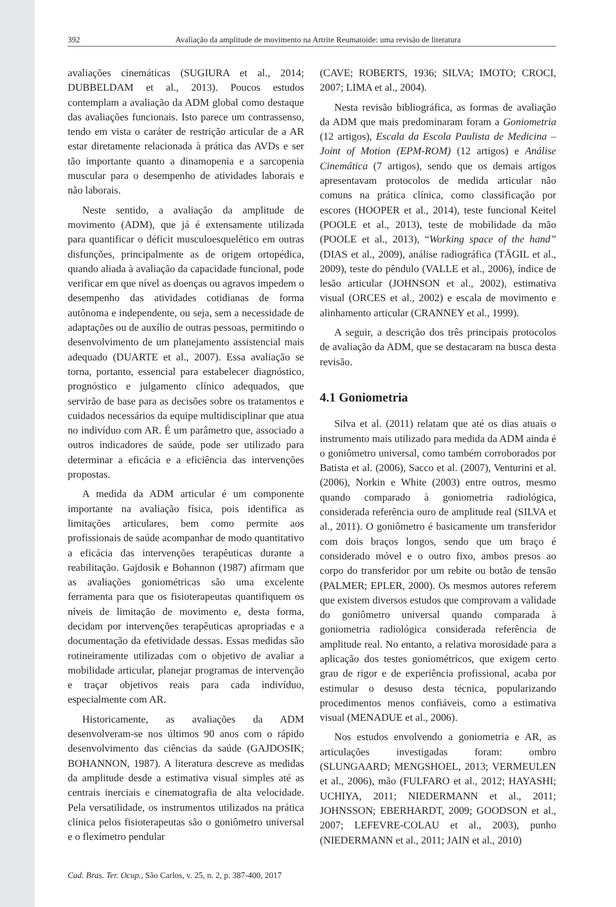392 Avaliação da amplitude de movimento na Artrite Reumatoide: uma revisão de literatura
avaliações cinemáticas (SUGIURA et al., 2014; DUBBELDAM et al., 2013). Poucos estudos contemplam a avaliação da ADM global como destaque das avaliações funcionais. Isto parece um contrassenso, tendo em vista o caráter de restrição articular de a AR estar diretamente relacionada à prática das AVDs e ser tão importante quanto a dinamopenia e a sarcopenia muscular para o desempenho de atividades laborais e não laborais.
Neste sentido, a avaliação da amplitude de movimento (ADM), que já é extensamente utilizada para quantificar o déficit musculoesquelético em outras disfunções, principalmente as de origem ortopédica, quando aliada à avaliação da capacidade funcional, pode verificar em que nível as doenças ou agravos impedem o desempenho das atividades cotidianas de forma autônoma e independente, ou seja, sem a necessidade de adaptações ou de auxílio de outras pessoas, permitindo o desenvolvimento de um planejamento assistencial mais adequado (DUARTE et al., 2007). Essa avaliação se torna, portanto, essencial para estabelecer diagnóstico, prognóstico e julgamento clínico adequados, que servirão de base para as decisões sobre os tratamentos e cuidados necessários da equipe multidisciplinar que atua no indivíduo com AR. É um parâmetro que, associado a outros indicadores de saúde, pode ser utilizado para determinar a eficácia e a eficiência das intervenções propostas.
A medida da ADM articular é um componente importante na avaliação física, pois identifica as limitações articulares, bem como permite aos profissionais de saúde acompanhar de modo quantitativo a eficácia das intervenções terapêuticas durante a reabilitação. Gajdosik e Bohannon (1987) afirmam que as avaliações goniométricas são uma excelente ferramenta para que os fisioterapeutas quantifiquem os níveis de limitação de movimento e, desta forma, decidam por intervenções terapêuticas apropriadas e a documentação da efetividade dessas. Essas medidas são rotineiramente utilizadas com o objetivo de avaliar a mobilidade articular, planejar programas de intervenção e traçar objetivos reais para cada indivíduo, especialmente com AR.
Historicamente, as avaliações da ADM desenvolveram-se nos últimos 90 anos com o rápido desenvolvimento das ciências da saúde (GAJDOSIK; BOHANNON, 1987). A literatura descreve as medidas da amplitude desde a estimativa visual simples até as centrais inerciais e cinematografia de alta velocidade. Pela versatilidade, os instrumentos utilizados na prática clínica pelos fisioterapeutas são o goniômetro universal e o flexímetro pendular
(CAVE; ROBERTS, 1936; SILVA; IMOTO; CROCI, 2007; LIMA et al., 2004).
Nesta revisão bibliográfica, as formas de avaliação da ADM que mais predominaram foram a Goniometria (12 artigos), Escala da Escola Paulista de Medicina – Joint of Motion (EPM-ROM) (12 artigos) e Análise Cinemática (7 artigos), sendo que os demais artigos apresentavam protocolos de medida articular não comuns na prática clínica, como classificação por escores (HOOPER et al., 2014), teste funcional Keitel (POOLE et al., 2013), teste de mobilidade da mão (POOLE et al., 2013), “Working space of the hand” (DIAS et al., 2009), análise radiográfica (TÄGIL et al., 2009), teste do pêndulo (VALLE et al., 2006), índice de lesão articular (JOHNSON et al., 2002), estimativa visual (ORCES et al., 2002) e escala de movimento e alinhamento articular (CRANNEY et al., 1999).
A seguir, a descrição dos três principais protocolos de avaliação da ADM, que se destacaram na busca desta revisão.
4.1 Goniometria
Silva et al. (2011) relatam que até os dias atuais o instrumento mais utilizado para medida da ADM ainda é o goniômetro universal, como também corroborados por Batista et al. (2006), Sacco et al. (2007), Venturini et al. (2006), Norkin e White (2003) entre outros, mesmo quando comparado à goniometria radiológica, considerada referência ouro de amplitude real (SILVA et al., 2011). O goniômetro é basicamente um transferidor com dois braços longos, sendo que um braço é considerado móvel e o outro fixo, ambos presos ao corpo do transferidor por um rebite ou botão de tensão (PALMER; EPLER, 2000). Os mesmos autores referem que existem diversos estudos que comprovam a validade do goniômetro universal quando comparada à goniometria radiológica considerada referência de amplitude real. No entanto, a relativa morosidade para a aplicação dos testes goniométricos, que exigem certo grau de rigor e de experiência profissional, acaba por estimular o desuso desta técnica, popularizando procedimentos menos confiáveis, como a estimativa visual (MENADUE et al., 2006).
Nos estudos envolvendo a goniometria e AR, as articulações investigadas foram: ombro (SLUNGAARD; MENGSHOEL, 2013; VERMEULEN et al., 2006), mão (FULFARO et al., 2012; HAYASHI; UCHIYA, 2011; NIEDERMANN et al., 2011; JOHNSSON; EBERHARDT, 2009; GOODSON et al., 2007; LEFEVRE-COLAU et al., 2003), punho (NIEDERMANN et al., 2011; JAIN et al., 2010)
Cad. Bras. Ter. Ocup., São Carlos, v. 25, n. 2, p. 387-400, 2017